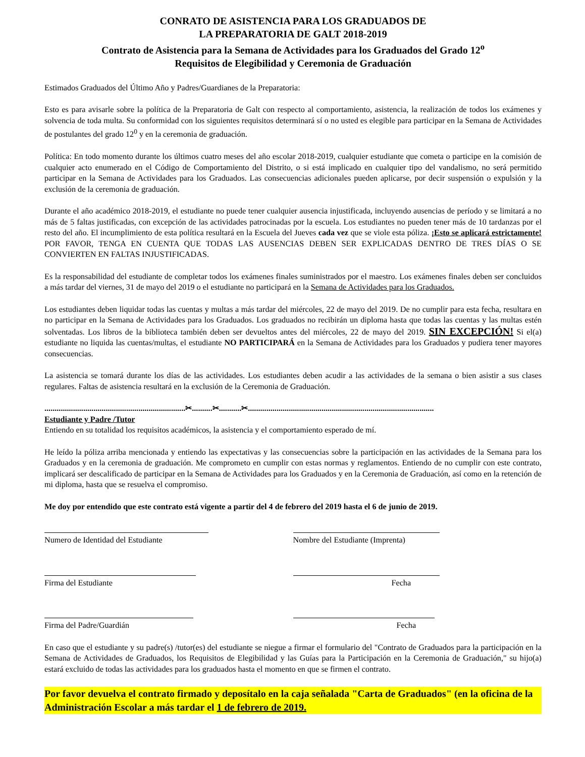CONRATO DE ASISTENCIA PARA LOS GRADUADOS DE
LA PREPARATORIA DE GALT 2018-2019
Contrato de Asistencia para la Semana de Actividades para los Graduados del Grado 12<sup>o</sup>
Requisitos de Elegibilidad y Ceremonia de Graduación
Estimados Graduados del Último Año y Padres/Guardianes de la Preparatoria:
Esto es para avisarle sobre la política de la Preparatoria de Galt con respecto al comportamiento, asistencia, la realización de todos los exámenes y solvencia de toda multa. Su conformidad con los siguientes requisitos determinará sí o no usted es elegible para participar en la Semana de Actividades de postulantes del grado 12<sup>0</sup> y en la ceremonia de graduación.
Política: En todo momento durante los últimos cuatro meses del año escolar 2018-2019, cualquier estudiante que cometa o participe en la comisión de cualquier acto enumerado en el Código de Comportamiento del Distrito, o si está implicado en cualquier tipo del vandalismo, no será permitido participar en la Semana de Actividades para los Graduados. Las consecuencias adicionales pueden aplicarse, por decir suspensión o expulsión y la exclusión de la ceremonia de graduación.
Durante el año académico 2018-2019, el estudiante no puede tener cualquier ausencia injustificada, incluyendo ausencias de período y se limitará a no más de 5 faltas justificadas, con excepción de las actividades patrocinadas por la escuela. Los estudiantes no pueden tener más de 10 tardanzas por el resto del año. El incumplimiento de esta política resultará en la Escuela del Jueves cada vez que se viole esta póliza. ¡Esto se aplicará estrictamente! POR FAVOR, TENGA EN CUENTA QUE TODAS LAS AUSENCIAS DEBEN SER EXPLICADAS DENTRO DE TRES DÍAS O SE CONVIERTEN EN FALTAS INJUSTIFICADAS.
Es la responsabilidad del estudiante de completar todos los exámenes finales suministrados por el maestro. Los exámenes finales deben ser concluidos a más tardar del viernes, 31 de mayo del 2019 o el estudiante no participará en la Semana de Actividades para los Graduados.
Los estudiantes deben liquidar todas las cuentas y multas a más tardar del miércoles, 22 de mayo del 2019. De no cumplir para esta fecha, resultara en no participar en la Semana de Actividades para los Graduados. Los graduados no recibirán un diploma hasta que todas las cuentas y las multas estén solventadas. Los libros de la biblioteca también deben ser devueltos antes del miércoles, 22 de mayo del 2019. SIN EXCEPCIÓN! Si el(a) estudiante no liquida las cuentas/multas, el estudiante NO PARTICIPARÁ en la Semana de Actividades para los Graduados y pudiera tener mayores consecuencias.
La asistencia se tomará durante los días de las actividades. Los estudiantes deben acudir a las actividades de la semana o bien asistir a sus clases regulares. Faltas de asistencia resultará en la exclusión de la Ceremonia de Graduación.
.....................................................................✂..........✂...........✂...........................................................................................
Estudiante y Padre /Tutor
Entiendo en su totalidad los requisitos académicos, la asistencia y el comportamiento esperado de mí.
He leído la póliza arriba mencionada y entiendo las expectativas y las consecuencias sobre la participación en las actividades de la Semana para los Graduados y en la ceremonia de graduación. Me comprometo en cumplir con estas normas y reglamentos. Entiendo de no cumplir con este contrato, implicará ser descalificado de participar en la Semana de Actividades para los Graduados y en la Ceremonia de Graduación, así como en la retención de mi diploma, hasta que se resuelva el compromiso.
Me doy por entendido que este contrato está vigente a partir del 4 de febrero del 2019 hasta el 6 de junio de 2019.
Numero de Identidad del Estudiante
Nombre del Estudiante (Imprenta)
Firma del Estudiante Fecha
Firma del Padre/Guardián Fecha
En caso que el estudiante y su padre(s) /tutor(es) del estudiante se niegue a firmar el formulario del "Contrato de Graduados para la participación en la Semana de Actividades de Graduados, los Requisitos de Elegibilidad y las Guías para la Participación en la Ceremonia de Graduación," su hijo(a) estará excluido de todas las actividades para los graduados hasta el momento en que se firmen el contrato.
Por favor devuelva el contrato firmado y deposítalo en la caja señalada "Carta de Graduados" (en la oficina de la Administración Escolar a más tardar el 1 de febrero de 2019.